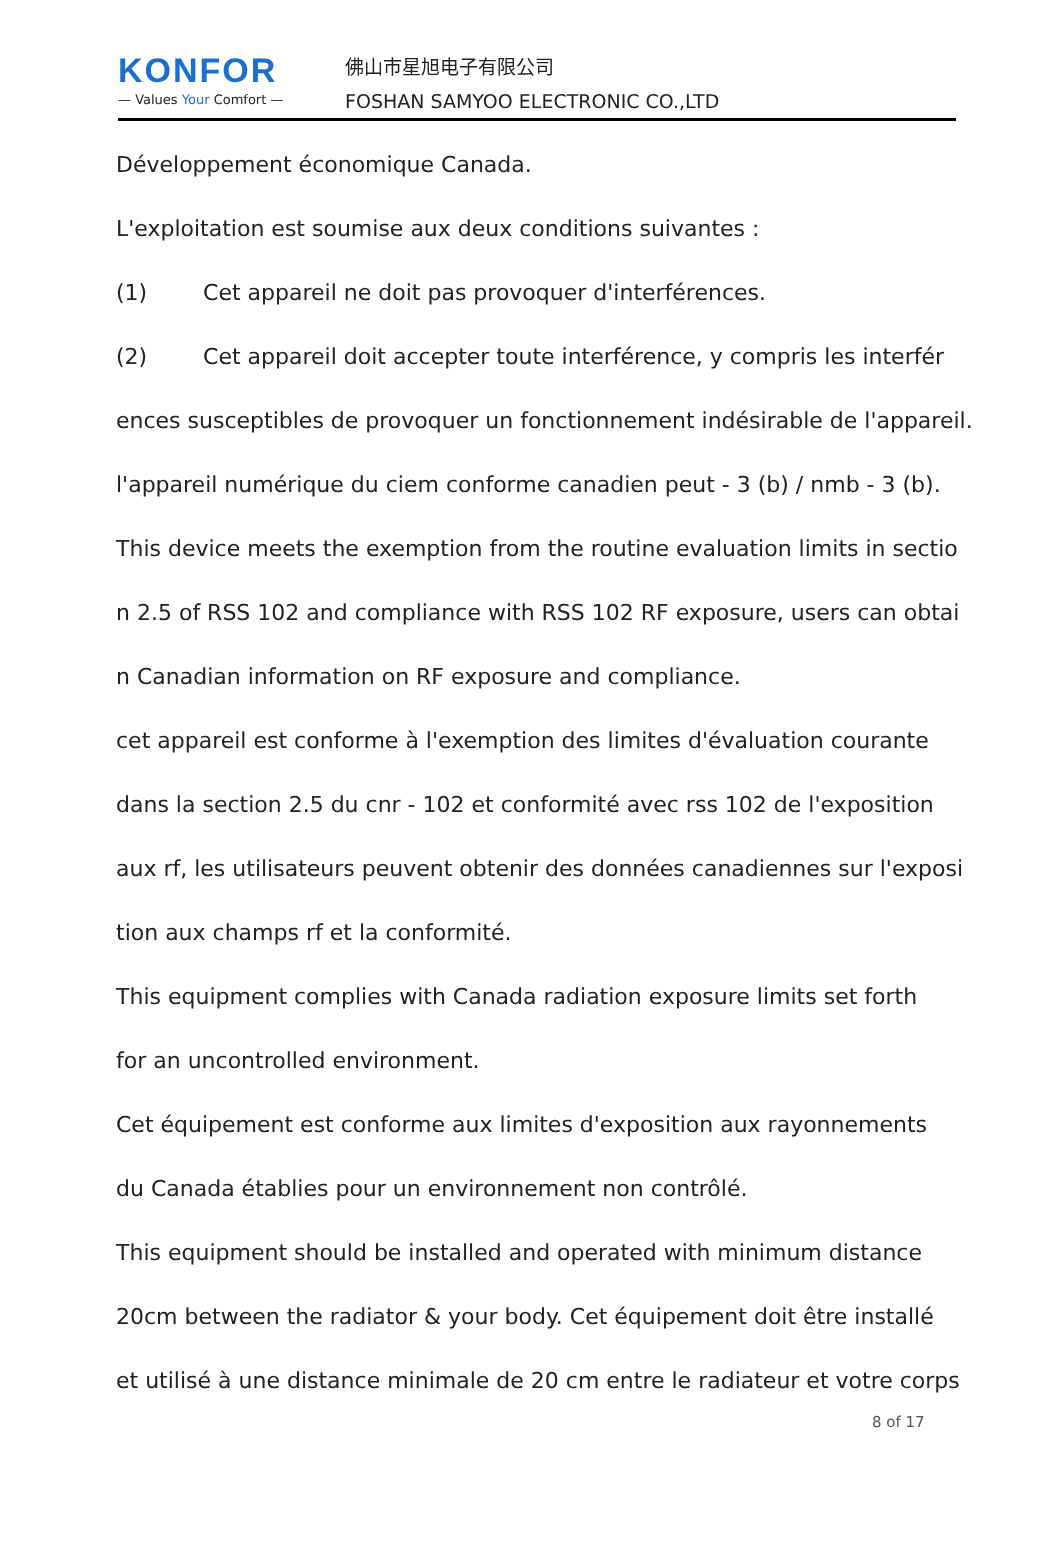KONFOR
— Values Your Comfort —
佛山市星旭电子有限公司
FOSHAN SAMYOO ELECTRONIC CO.,LTD
Développement économique Canada.
L'exploitation est soumise aux deux conditions suivantes :
(1) Cet appareil ne doit pas provoquer d'interférences.
(2) Cet appareil doit accepter toute interférence, y compris les interfér
ences susceptibles de provoquer un fonctionnement indésirable de l'appareil.
l'appareil numérique du ciem conforme canadien peut - 3 (b) / nmb - 3 (b).
This device meets the exemption from the routine evaluation limits in sectio
n 2.5 of RSS 102 and compliance with RSS 102 RF exposure, users can obtai
n Canadian information on RF exposure and compliance.
cet appareil est conforme à l'exemption des limites d'évaluation courante
dans la section 2.5 du cnr - 102 et conformité avec rss 102 de l'exposition
aux rf, les utilisateurs peuvent obtenir des données canadiennes sur l'exposi
tion aux champs rf et la conformité.
This equipment complies with Canada radiation exposure limits set forth
for an uncontrolled environment.
Cet équipement est conforme aux limites d'exposition aux rayonnements
du Canada établies pour un environnement non contrôlé.
This equipment should be installed and operated with minimum distance
20cm between the radiator & your body. Cet équipement doit être installé
et utilisé à une distance minimale de 20 cm entre le radiateur et votre corps
8 of 17